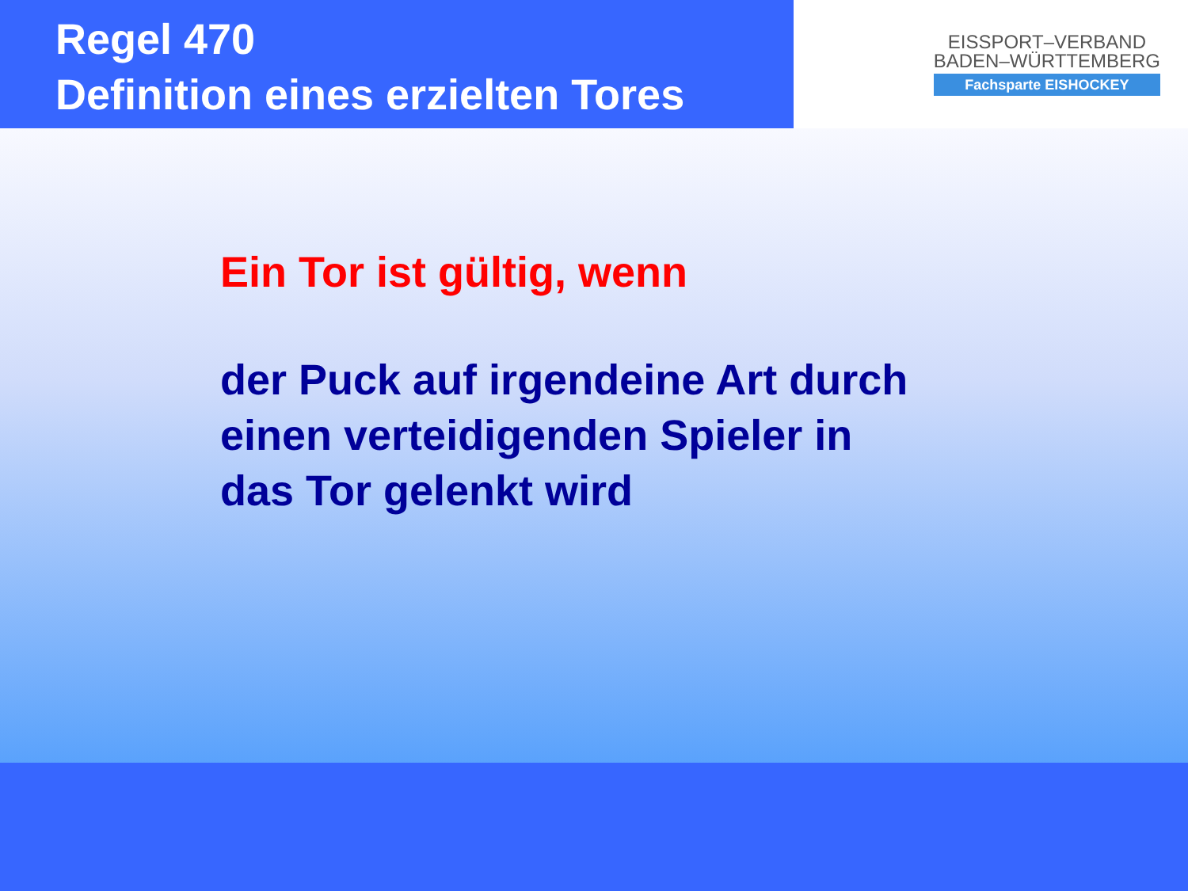Regel 470
Definition eines erzielten Tores
EISSPORT–VERBAND
BADEN–WÜRTTEMBERG
Fachsparte EISHOCKEY
Ein Tor ist gültig, wenn
der Puck auf irgendeine Art durch
einen verteidigenden Spieler in
das Tor gelenkt wird